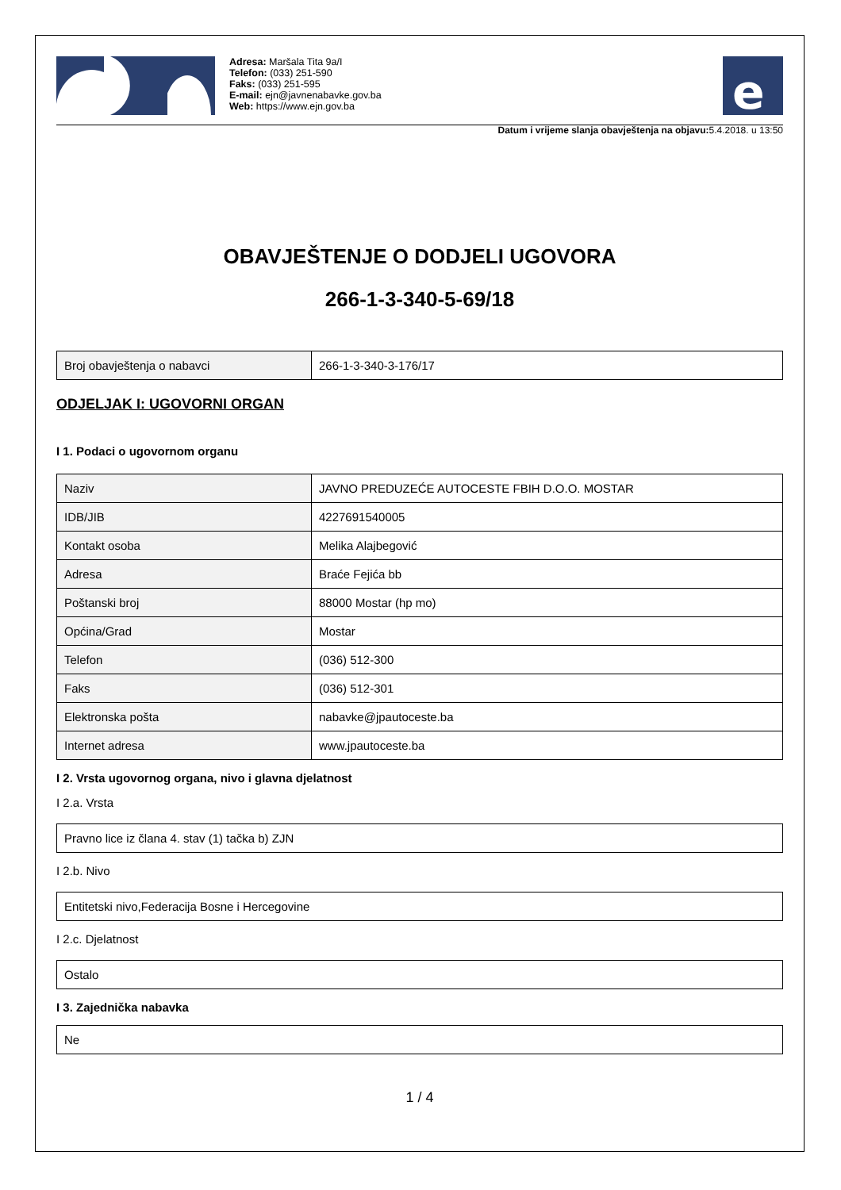Adresa: Maršala Tita 9a/I
Telefon: (033) 251-590
Faks: (033) 251-595
E-mail: ejn@javnenabavke.gov.ba
Web: https://www.ejn.gov.ba
e
Datum i vrijeme slanja obavještenja na objavu: 5.4.2018. u 13:50
OBAVJEŠTENJE O DODJELI UGOVORA
266-1-3-340-5-69/18
| Broj obavještenja o nabavci | 266-1-3-340-3-176/17 |
ODJELJAK I: UGOVORNI ORGAN
I 1. Podaci o ugovornom organu
| Naziv | JAVNO PREDUZEĆE AUTOCESTE FBIH D.O.O. MOSTAR |
| IDB/JIB | 4227691540005 |
| Kontakt osoba | Melika Alajbegović |
| Adresa | Braće Fejića bb |
| Poštanski broj | 88000 Mostar (hp mo) |
| Općina/Grad | Mostar |
| Telefon | (036) 512-300 |
| Faks | (036) 512-301 |
| Elektronska pošta | nabavke@jpautoceste.ba |
| Internet adresa | www.jpautoceste.ba |
I 2. Vrsta ugovornog organa, nivo i glavna djelatnost
I 2.a. Vrsta
| Pravno lice iz člana 4. stav (1) tačka b) ZJN |
I 2.b. Nivo
| Entitetski nivo,Federacija Bosne i Hercegovine |
I 2.c. Djelatnost
| Ostalo |
I 3. Zajednička nabavka
| Ne |
1 / 4